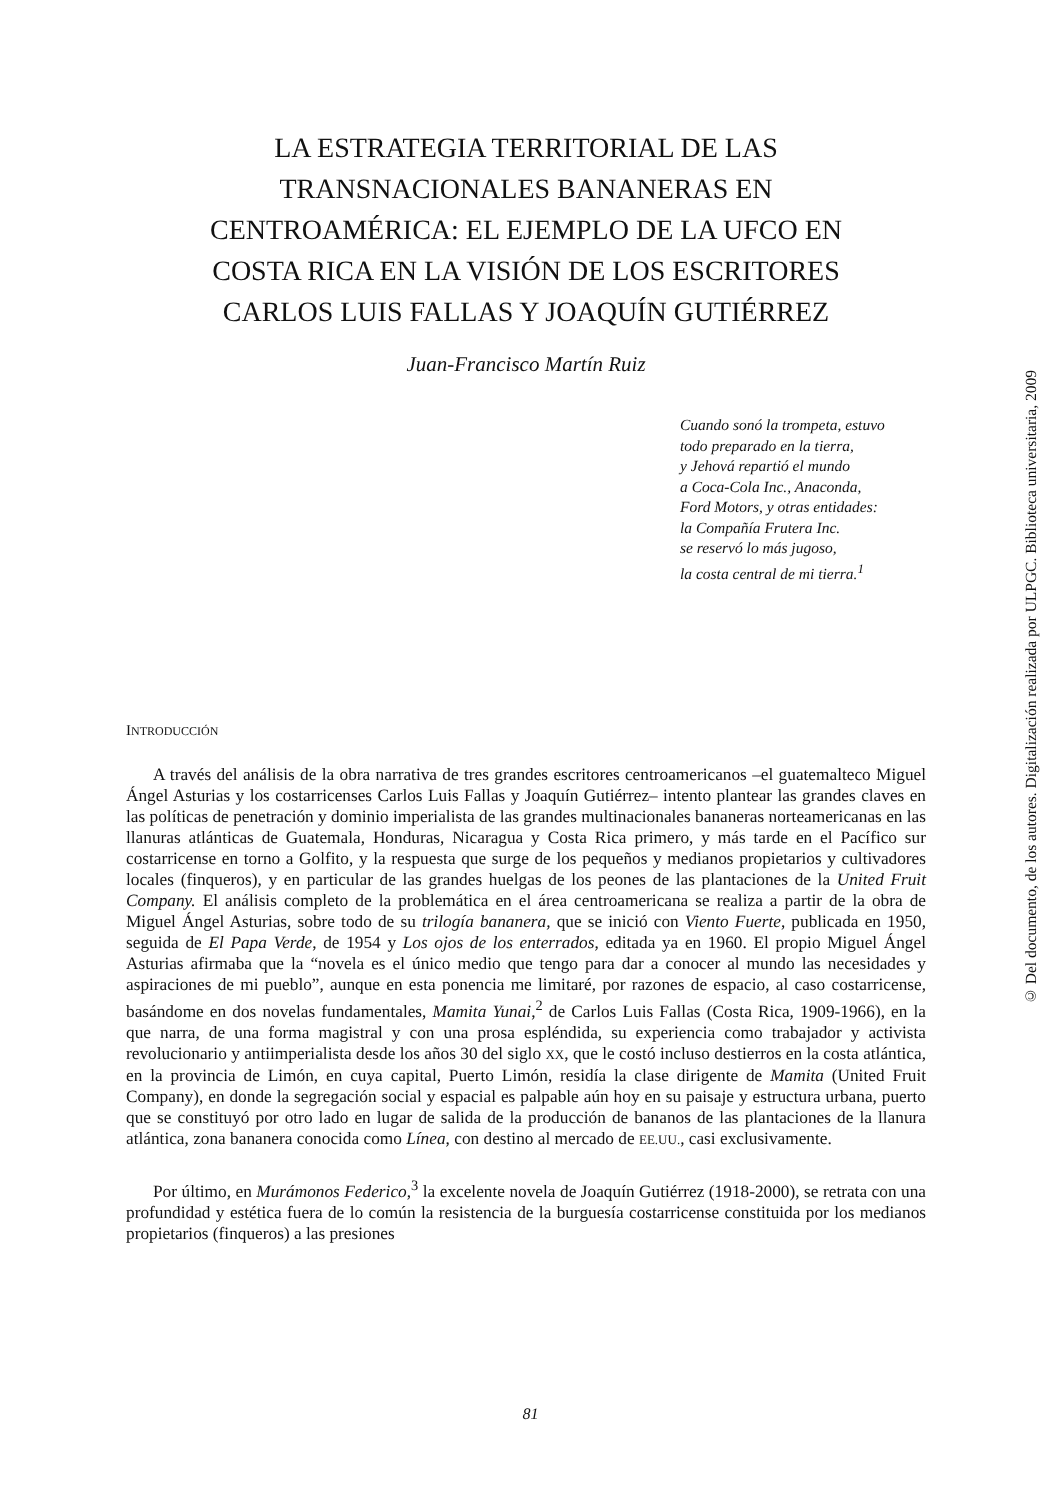LA ESTRATEGIA TERRITORIAL DE LAS
TRANSNACIONALES BANANERAS EN
CENTROAMÉRICA: EL EJEMPLO DE LA UFCO EN
COSTA RICA EN LA VISIÓN DE LOS ESCRITORES
CARLOS LUIS FALLAS Y JOAQUÍN GUTIÉRREZ
Juan-Francisco Martín Ruiz
Cuando sonó la trompeta, estuvo
todo preparado en la tierra,
y Jehová repartió el mundo
a Coca-Cola Inc., Anaconda,
Ford Motors, y otras entidades:
la Compañía Frutera Inc.
se reservó lo más jugoso,
la costa central de mi tierra.<sup>1</sup>
INTRODUCCIÓN
A través del análisis de la obra narrativa de tres grandes escritores centroamericanos –el guatemalteco Miguel Ángel Asturias y los costarricenses Carlos Luis Fallas y Joaquín Gutiérrez– intento plantear las grandes claves en las políticas de penetración y dominio imperialista de las grandes multinacionales bananeras norteamericanas en las llanuras atlánticas de Guatemala, Honduras, Nicaragua y Costa Rica primero, y más tarde en el Pacífico sur costarricense en torno a Golfito, y la respuesta que surge de los pequeños y medianos propietarios y cultivadores locales (finqueros), y en particular de las grandes huelgas de los peones de las plantaciones de la United Fruit Company. El análisis completo de la problemática en el área centroamericana se realiza a partir de la obra de Miguel Ángel Asturias, sobre todo de su trilogía bananera, que se inició con Viento Fuerte, publicada en 1950, seguida de El Papa Verde, de 1954 y Los ojos de los enterrados, editada ya en 1960. El propio Miguel Ángel Asturias afirmaba que la “novela es el único medio que tengo para dar a conocer al mundo las necesidades y aspiraciones de mi pueblo”, aunque en esta ponencia me limitaré, por razones de espacio, al caso costarricense, basándome en dos novelas fundamentales, Mamita Yunai,<sup>2</sup> de Carlos Luis Fallas (Costa Rica, 1909-1966), en la que narra, de una forma magistral y con una prosa espléndida, su experiencia como trabajador y activista revolucionario y antiimperialista desde los años 30 del siglo XX, que le costó incluso destierros en la costa atlántica, en la provincia de Limón, en cuya capital, Puerto Limón, residía la clase dirigente de Mamita (United Fruit Company), en donde la segregación social y espacial es palpable aún hoy en su paisaje y estructura urbana, puerto que se constituyó por otro lado en lugar de salida de la producción de bananos de las plantaciones de la llanura atlántica, zona bananera conocida como Línea, con destino al mercado de EE.UU., casi exclusivamente.
Por último, en Murámonos Federico,<sup>3</sup> la excelente novela de Joaquín Gutiérrez (1918-2000), se retrata con una profundidad y estética fuera de lo común la resistencia de la burguesía costarricense constituida por los medianos propietarios (finqueros) a las presiones
81
© Del documento, de los autores. Digitalización realizada por ULPGC. Biblioteca universitaria, 2009